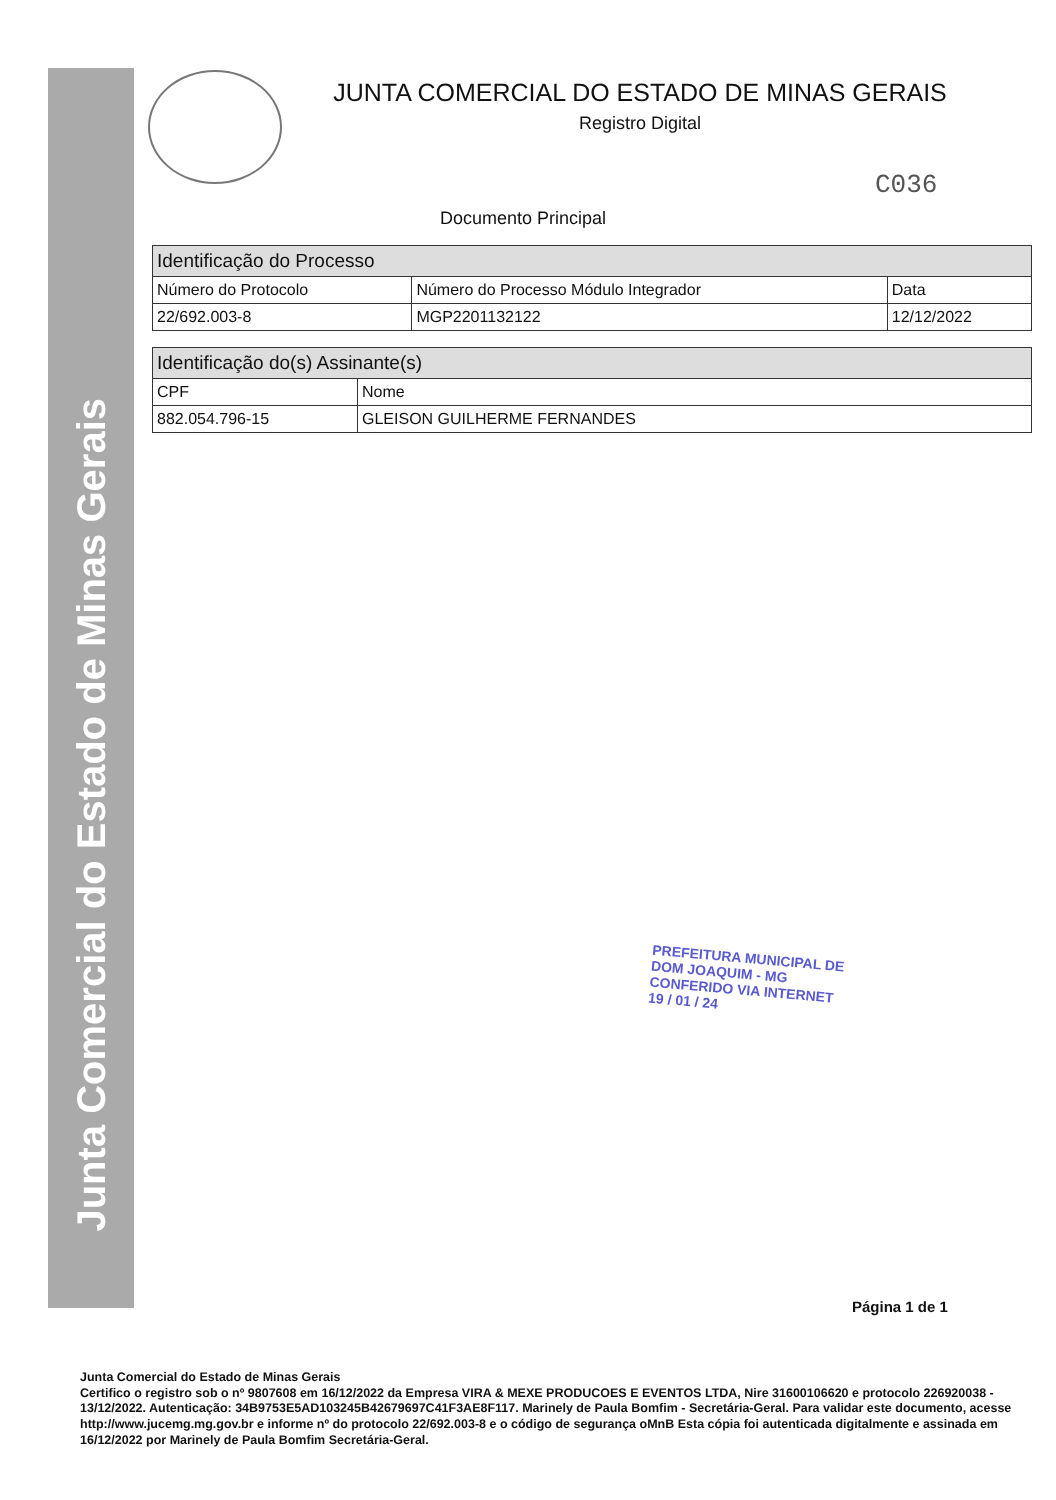Junta Comercial do Estado de Minas Gerais
JUNTA COMERCIAL DO ESTADO DE MINAS GERAIS
Registro Digital
C036
Documento Principal
| Identificação do Processo | | |
| --- | --- | --- |
| Número do Protocolo | Número do Processo Módulo Integrador | Data |
| 22/692.003-8 | MGP2201132122 | 12/12/2022 |
| Identificação do(s) Assinante(s) | |
| --- | --- |
| CPF | Nome |
| 882.054.796-15 | GLEISON GUILHERME FERNANDES |
PREFEITURA MUNICIPAL DE
DOM JOAQUIM - MG
CONFERIDO VIA INTERNET
19 / 01 / 24
Página 1 de 1
Junta Comercial do Estado de Minas Gerais
Certifico o registro sob o nº 9807608 em 16/12/2022 da Empresa VIRA & MEXE PRODUCOES E EVENTOS LTDA, Nire 31600106620 e protocolo 226920038 - 13/12/2022. Autenticação: 34B9753E5AD103245B42679697C41F3AE8F117. Marinely de Paula Bomfim - Secretária-Geral. Para validar este documento, acesse http://www.jucemg.mg.gov.br e informe nº do protocolo 22/692.003-8 e o código de segurança oMnB Esta cópia foi autenticada digitalmente e assinada em 16/12/2022 por Marinely de Paula Bomfim Secretária-Geral.